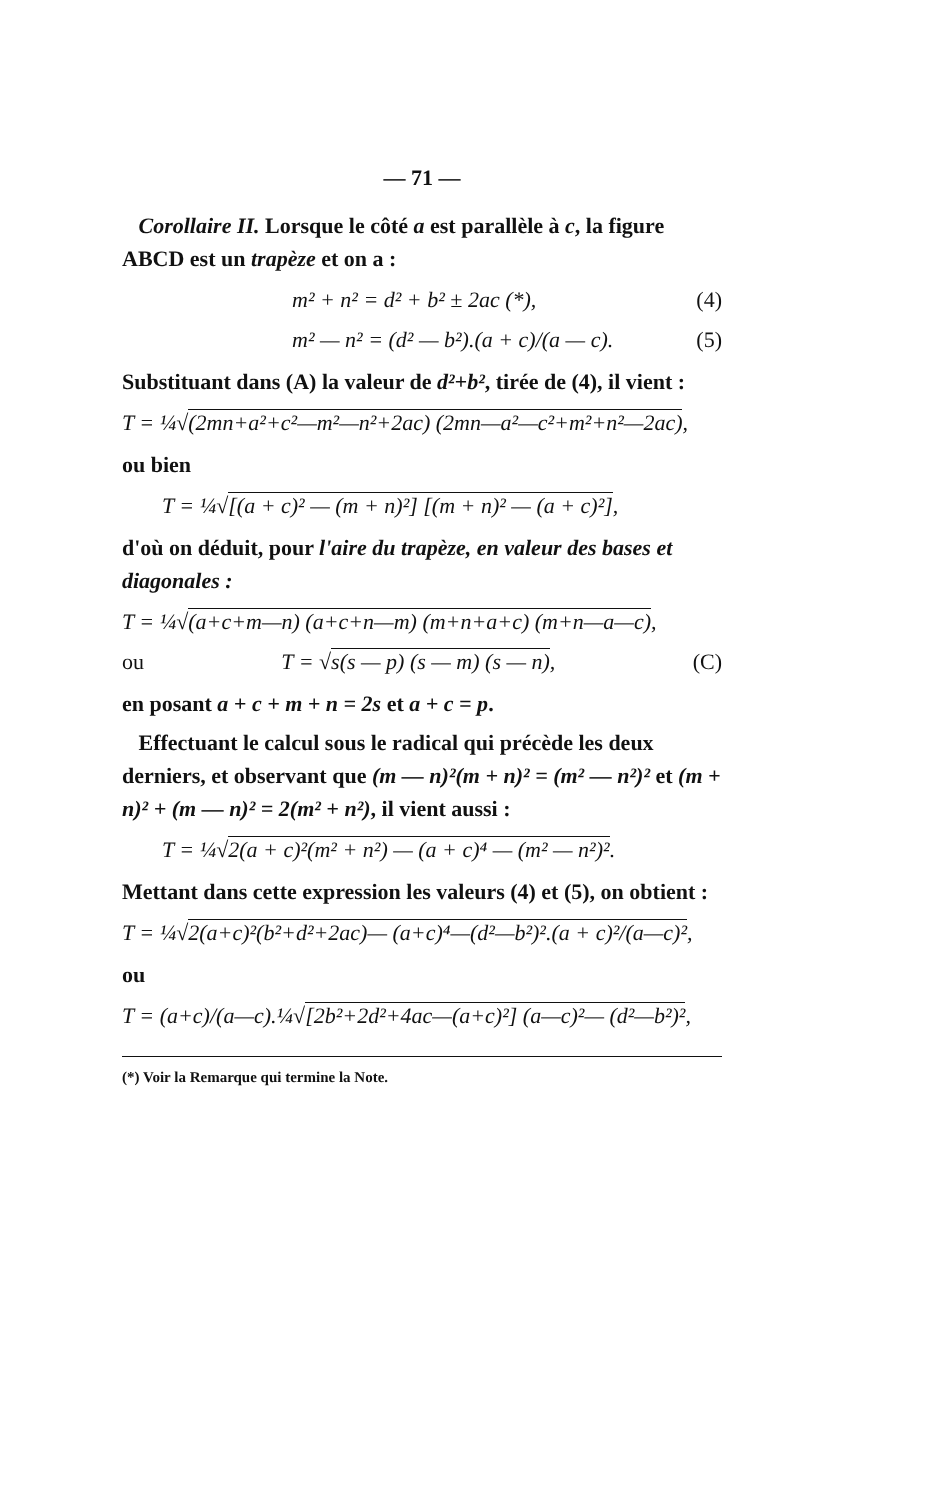— 71 —
Corollaire II. Lorsque le côté a est parallèle à c, la figure ABCD est un trapèze et on a :
m² + n² = d² + b² ± 2ac (*), (4)
m² — n² = (d² — b²).(a + c)/(a — c). (5)
Substituant dans (A) la valeur de d²+b², tirée de (4), il vient :
T = ¼√(2mn+a²+c²—m²—n²+2ac) (2mn—a²—c²+m²+n²—2ac),
ou bien
T = ¼√[(a + c)² — (m + n)²] [(m + n)² — (a + c)²],
d'où on déduit, pour l'aire du trapèze, en valeur des bases et diagonales :
T = ¼√(a+c+m—n) (a+c+n—m) (m+n+a+c) (m+n—a—c),
ou T = √s(s — p) (s — m) (s — n), (C)
en posant a + c + m + n = 2s et a + c = p.
Effectuant le calcul sous le radical qui précède les deux derniers, et observant que (m — n)²(m + n)² = (m² — n²)² et (m + n)² + (m — n)² = 2(m² + n²), il vient aussi :
T = ¼√2(a + c)²(m² + n²) — (a + c)⁴ — (m² — n²)².
Mettant dans cette expression les valeurs (4) et (5), on obtient :
T = ¼√2(a+c)²(b²+d²+2ac)— (a+c)⁴—(d²—b²)².(a + c)²/(a—c)²,
ou
T = (a+c)/(a—c).¼√[2b²+2d²+4ac—(a+c)²] (a—c)²— (d²—b²)²,
(*) Voir la Remarque qui termine la Note.